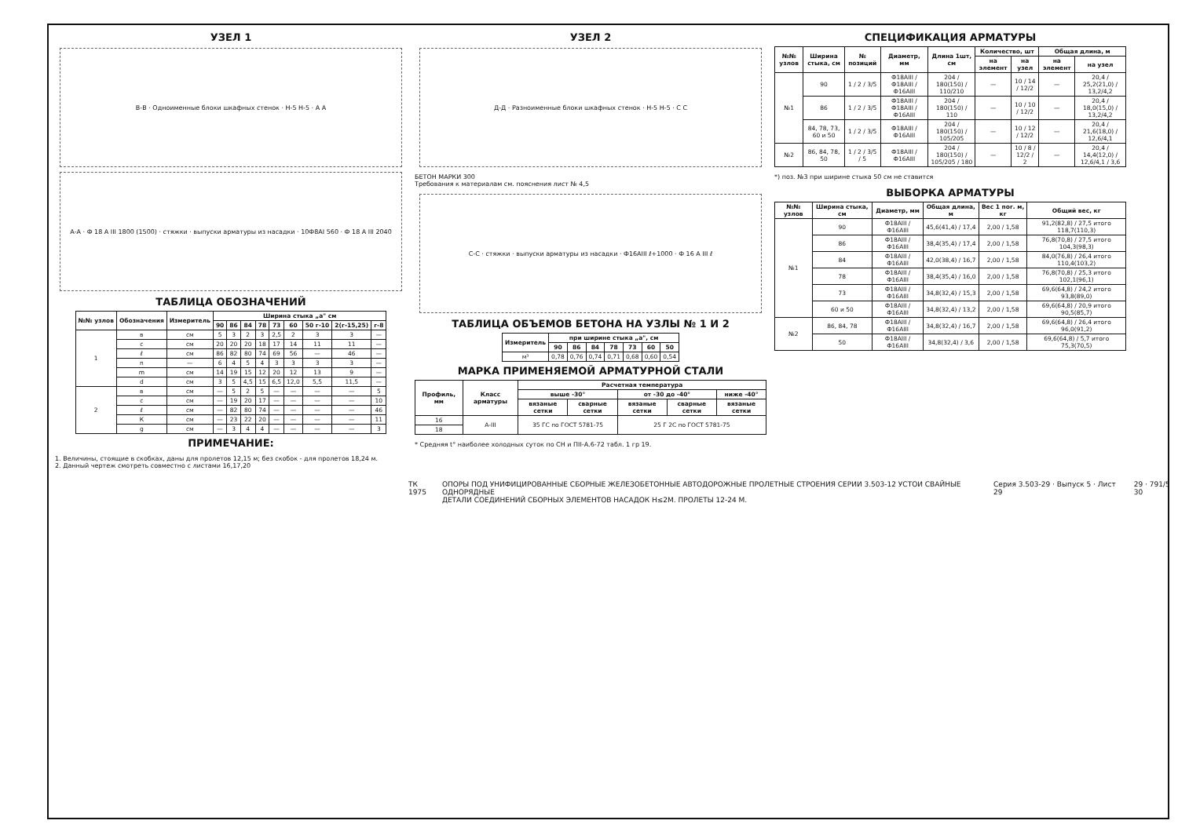УЗЕЛ 1
В-В · Одноименные блоки шкафных стенок · Н-5 Н-5 · А А
А-А · Ф 18 А III 1800 (1500) · стяжки · выпуски арматуры из насадки · 10Ф8АI 560 · Ф 18 А III 2040
ТАБЛИЦА ОБОЗНАЧЕНИЙ
| №№ узлов | Обозначения | Измеритель | Ширина стыка „а" см | | | | | | | | |
| --- | --- | --- | --- | --- | --- | --- | --- | --- | --- | --- | --- |
| | | | 90 | 86 | 84 | 78 | 73 | 60 | 50 г-10 | 2(г-15,25) | г-8 |
| 1 | в | см | 5 | 3 | 2 | 3 | 2,5 | 2 | 3 | 3 | — |
| | с | см | 20 | 20 | 20 | 18 | 17 | 14 | 11 | 11 | — |
| | ℓ | см | 86 | 82 | 80 | 74 | 69 | 56 | — | 46 | — |
| | n | — | 6 | 4 | 5 | 4 | 3 | 3 | 3 | 3 | — |
| | m | см | 14 | 19 | 15 | 12 | 20 | 12 | 13 | 9 | — |
| | d | см | 3 | 5 | 4,5 | 15 | 6,5 | 12,0 | 5,5 | 11,5 | — |
| 2 | в | см | — | 5 | 2 | 5 | — | — | — | — | 5 |
| | с | см | — | 19 | 20 | 17 | — | — | — | — | 10 |
| | ℓ | см | — | 82 | 80 | 74 | — | — | — | — | 46 |
| | К | см | — | 23 | 22 | 20 | — | — | — | — | 11 |
| | g | см | — | 3 | 4 | 4 | — | — | — | — | 3 |
ПРИМЕЧАНИЕ:
1. Величины, стоящие в скобках, даны для пролетов 12,15 м; без скобок - для пролетов 18,24 м.
2. Данный чертеж смотреть совместно с листами 16,17,20
УЗЕЛ 2
Д-Д · Разноименные блоки шкафных стенок · Н-5 Н-5 · С С
БЕТОН МАРКИ 300
Требования к материалам см. пояснения лист № 4,5
С-С · стяжки · выпуски арматуры из насадки · Ф16АIII ℓ+1000 · Ф 16 А III ℓ
ТАБЛИЦА ОБЪЕМОВ БЕТОНА НА УЗЛЫ № 1 И 2
| Измеритель | при ширине стыка „а", см | | | | | | |
| --- | --- | --- | --- | --- | --- | --- | --- |
| | 90 | 86 | 84 | 78 | 73 | 60 | 50 |
| м³ | 0,78 | 0,76 | 0,74 | 0,71 | 0,68 | 0,60 | 0,54 |
МАРКА ПРИМЕНЯЕМОЙ АРМАТУРНОЙ СТАЛИ
| Профиль, мм | Класс арматуры | Расчетная температура | | | | |
| --- | --- | --- | --- | --- | --- | --- |
| | | выше -30° | | от -30 до -40° | | ниже -40° |
| | | вязаные сетки | сварные сетки | вязаные сетки | сварные сетки | вязаные сетки |
| 16 | А-III | 35 ГС по ГОСТ 5781-75 | | 25 Г 2С по ГОСТ 5781-75 | | |
| 18 | | | | | | |
* Средняя t° наиболее холодных суток по СН и ПII-А.6-72 табл. 1 гр 19.
СПЕЦИФИКАЦИЯ АРМАТУРЫ
| №№ узлов | Ширина стыка, см | № позиций | Диаметр, мм | Длина 1шт, см | Количество, шт | | Общая длина, м | |
| --- | --- | --- | --- | --- | --- | --- | --- | --- |
| | | | | | на элемент | на узел | на элемент | на узел |
| №1 | 90 | 1 / 2 / 3/5 | Ф18АIII / Ф18АIII / Ф16АIII | 204 / 180(150) / 110/210 | — | 10 / 14 / 12/2 | — | 20,4 / 25,2(21,0) / 13,2/4,2 |
| | 86 | 1 / 2 / 3/5 | Ф18АIII / Ф18АIII / Ф16АIII | 204 / 180(150) / 110 | — | 10 / 10 / 12/2 | — | 20,4 / 18,0(15,0) / 13,2/4,2 |
| | 84, 78, 73, 60 и 50 | 1 / 2 / 3/5 | Ф18АIII / Ф16АIII | 204 / 180(150) / 105/205 | — | 10 / 12 / 12/2 | — | 20,4 / 21,6(18,0) / 12,6/4,1 |
| №2 | 86, 84, 78, 50 | 1 / 2 / 3/5 / 5 | Ф18АIII / Ф16АIII | 204 / 180(150) / 105/205 / 180 | — | 10 / 8 / 12/2 / 2 | — | 20,4 / 14,4(12,0) / 12,6/4,1 / 3,6 |
*) поз. №3 при ширине стыка 50 см не ставится
ВЫБОРКА АРМАТУРЫ
| №№ узлов | Ширина стыка, см | Диаметр, мм | Общая длина, м | Вес 1 пог. м, кг | Общий вес, кг |
| --- | --- | --- | --- | --- | --- |
| №1 | 90 | Ф18АIII / Ф16АIII | 45,6(41,4) / 17,4 | 2,00 / 1,58 | 91,2(82,8) / 27,5 итого 118,7(110,3) |
| | 86 | Ф18АIII / Ф16АIII | 38,4(35,4) / 17,4 | 2,00 / 1,58 | 76,8(70,8) / 27,5 итого 104,3(98,3) |
| | 84 | Ф18АIII / Ф16АIII | 42,0(38,4) / 16,7 | 2,00 / 1,58 | 84,0(76,8) / 26,4 итого 110,4(103,2) |
| | 78 | Ф18АIII / Ф16АIII | 38,4(35,4) / 16,0 | 2,00 / 1,58 | 76,8(70,8) / 25,3 итого 102,1(96,1) |
| | 73 | Ф18АIII / Ф16АIII | 34,8(32,4) / 15,3 | 2,00 / 1,58 | 69,6(64,8) / 24,2 итого 93,8(89,0) |
| | 60 и 50 | Ф18АIII / Ф16АIII | 34,8(32,4) / 13,2 | 2,00 / 1,58 | 69,6(64,8) / 20,9 итого 90,5(85,7) |
| №2 | 86, 84, 78 | Ф18АIII / Ф16АIII | 34,8(32,4) / 16,7 | 2,00 / 1,58 | 69,6(64,8) / 26,4 итого 96,0(91,2) |
| | 50 | Ф18АIII / Ф16АIII | 34,8(32,4) / 3,6 | 2,00 / 1,58 | 69,6(64,8) / 5,7 итого 75,3(70,5) |
ТК
1975
ОПОРЫ ПОД УНИФИЦИРОВАННЫЕ СБОРНЫЕ ЖЕЛЕЗОБЕТОННЫЕ АВТОДОРОЖНЫЕ ПРОЛЕТНЫЕ СТРОЕНИЯ СЕРИИ 3.503-12 УСТОИ СВАЙНЫЕ ОДНОРЯДНЫЕ
ДЕТАЛИ СОЕДИНЕНИЙ СБОРНЫХ ЭЛЕМЕНТОВ НАСАДОК Н≤2М. ПРОЛЕТЫ 12-24 М.
Серия 3.503-29 · Выпуск 5 · Лист 29
29 · 791/5 30